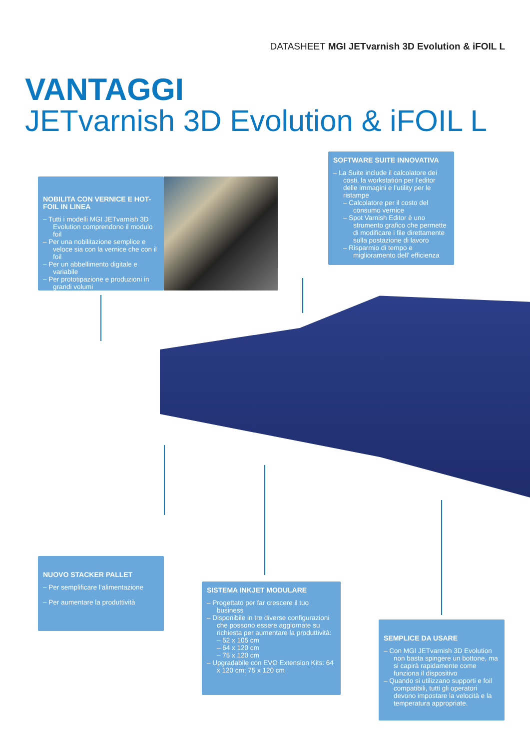DATASHEET MGI JETvarnish 3D Evolution & iFOIL L
VANTAGGI
JETvarnish 3D Evolution & iFOIL L
NOBILITA CON VERNICE E HOT-FOIL IN LINEA
– Tutti i modelli MGI JETvarnish 3D Evolution comprendono il modulo foil
– Per una nobilitazione semplice e veloce sia con la vernice che con il foil
– Per un abbellimento digitale e variabile
– Per prototipazione e produzioni in grandi volumi
SOFTWARE SUITE INNOVATIVA
– La Suite include il calcolatore dei costi, la workstation per l’editor delle immagini e l’utility per le ristampe
– Calcolatore per il costo del consumo vernice
– Spot Varnish Editor è uno strumento grafico che permette di modificare i file direttamente sulla postazione di lavoro
– Risparmio di tempo e miglioramento dell’ efficienza
NUOVO STACKER PALLET
– Per semplificare l’alimentazione
– Per aumentare la produttività
SISTEMA INKJET MODULARE
– Progettato per far crescere il tuo business
– Disponibile in tre diverse configurazioni che possono essere aggiornate su richiesta per aumentare la produttività:
– 52 x 105 cm
– 64 x 120 cm
– 75 x 120 cm
– Upgradabile con EVO Extension Kits: 64 x 120 cm; 75 x 120 cm
SEMPLICE DA USARE
– Con MGI JETvarnish 3D Evolution non basta spingere un bottone, ma si capirà rapidamente come funziona il dispositivo
– Quando si utilizzano supporti e foil compatibili, tutti gli operatori devono impostare la velocità e la temperatura appropriate.